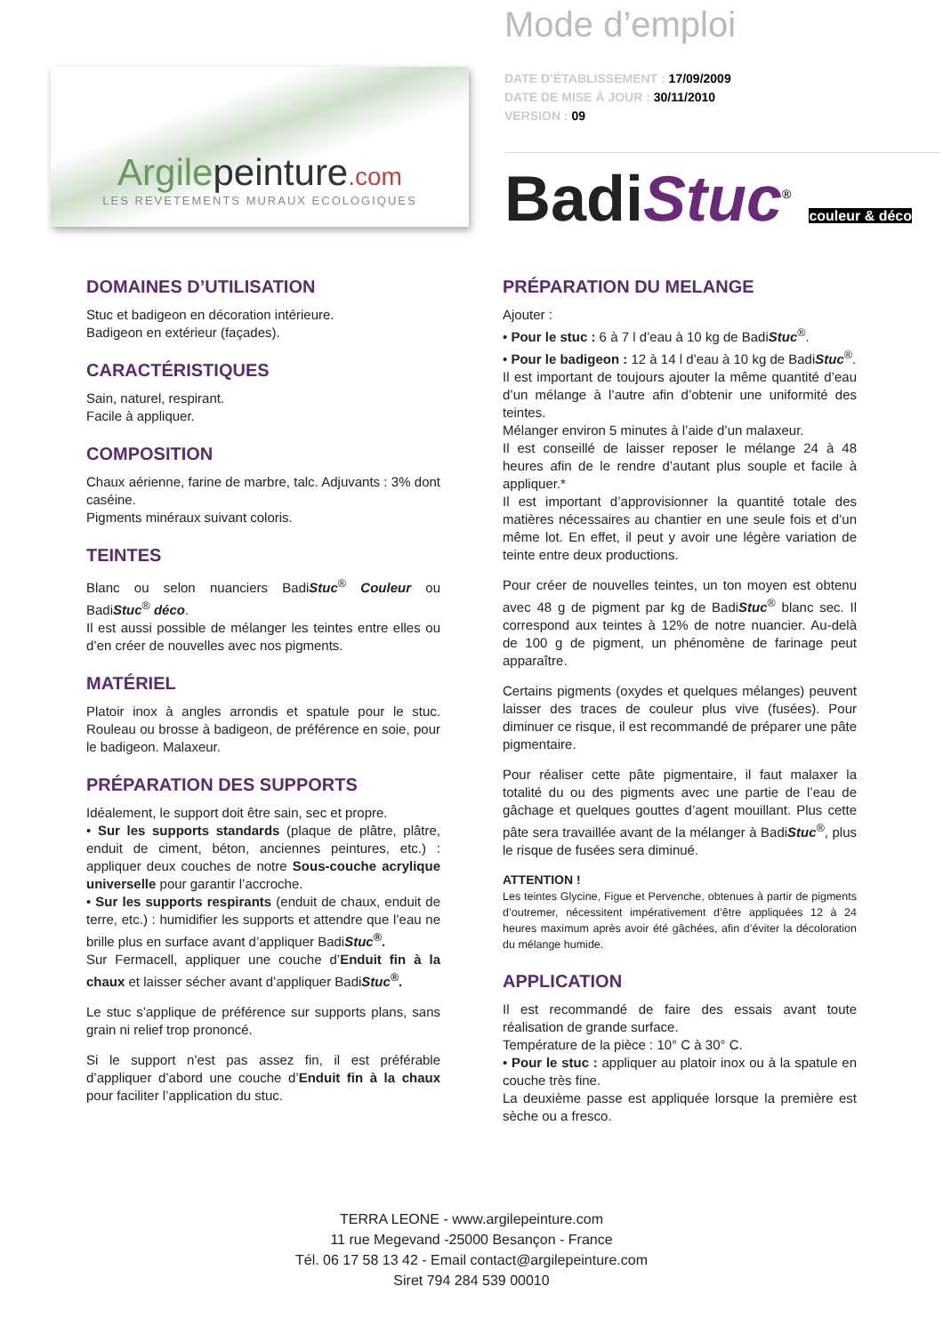Argilepeinture.com
LES REVETEMENTS MURAUX ECOLOGIQUES
Mode d’emploi
DATE D’ÉTABLISSEMENT : 17/09/2009
DATE DE MISE À JOUR : 30/11/2010
VERSION : 09
BadiStuc<sup>®</sup> couleur & déco
DOMAINES D’UTILISATION
Stuc et badigeon en décoration intérieure.
Badigeon en extérieur (façades).
CARACTÉRISTIQUES
Sain, naturel, respirant.
Facile à appliquer.
COMPOSITION
Chaux aérienne, farine de marbre, talc. Adjuvants : 3% dont caséine.
Pigments minéraux suivant coloris.
TEINTES
Blanc ou selon nuanciers BadiStuc<sup>®</sup> Couleur ou BadiStuc<sup>®</sup> déco.
Il est aussi possible de mélanger les teintes entre elles ou d’en créer de nouvelles avec nos pigments.
MATÉRIEL
Platoir inox à angles arrondis et spatule pour le stuc. Rouleau ou brosse à badigeon, de préférence en soie, pour le badigeon. Malaxeur.
PRÉPARATION DES SUPPORTS
Idéalement, le support doit être sain, sec et propre.
• Sur les supports standards (plaque de plâtre, plâtre, enduit de ciment, béton, anciennes peintures, etc.) : appliquer deux couches de notre Sous-couche acrylique universelle pour garantir l’accroche.
• Sur les supports respirants (enduit de chaux, enduit de terre, etc.) : humidifier les supports et attendre que l’eau ne brille plus en surface avant d’appliquer BadiStuc<sup>®</sup>.
Sur Fermacell, appliquer une couche d’Enduit fin à la chaux et laisser sécher avant d’appliquer BadiStuc<sup>®</sup>.
Le stuc s’applique de préférence sur supports plans, sans grain ni relief trop prononcé.
Si le support n’est pas assez fin, il est préférable d’appliquer d’abord une couche d’Enduit fin à la chaux pour faciliter l’application du stuc.
PRÉPARATION DU MELANGE
Ajouter :
• Pour le stuc : 6 à 7 l d’eau à 10 kg de BadiStuc<sup>®</sup>.
• Pour le badigeon : 12 à 14 l d’eau à 10 kg de BadiStuc<sup>®</sup>.
Il est important de toujours ajouter la même quantité d’eau d’un mélange à l’autre afin d’obtenir une uniformité des teintes.
Mélanger environ 5 minutes à l’aide d’un malaxeur.
Il est conseillé de laisser reposer le mélange 24 à 48 heures afin de le rendre d’autant plus souple et facile à appliquer.*
Il est important d’approvisionner la quantité totale des matières nécessaires au chantier en une seule fois et d’un même lot. En effet, il peut y avoir une légère variation de teinte entre deux productions.
Pour créer de nouvelles teintes, un ton moyen est obtenu avec 48 g de pigment par kg de BadiStuc<sup>®</sup> blanc sec. Il correspond aux teintes à 12% de notre nuancier. Au-delà de 100 g de pigment, un phénomène de farinage peut apparaître.
Certains pigments (oxydes et quelques mélanges) peuvent laisser des traces de couleur plus vive (fusées). Pour diminuer ce risque, il est recommandé de préparer une pâte pigmentaire.
Pour réaliser cette pâte pigmentaire, il faut malaxer la totalité du ou des pigments avec une partie de l’eau de gâchage et quelques gouttes d’agent mouillant. Plus cette pâte sera travaillée avant de la mélanger à BadiStuc<sup>®</sup>, plus le risque de fusées sera diminué.
ATTENTION !
Les teintes Glycine, Figue et Pervenche, obtenues à partir de pigments d’outremer, nécessitent impérativement d’être appliquées 12 à 24 heures maximum après avoir été gâchées, afin d’éviter la décoloration du mélange humide.
APPLICATION
Il est recommandé de faire des essais avant toute réalisation de grande surface.
Température de la pièce : 10° C à 30° C.
• Pour le stuc : appliquer au platoir inox ou à la spatule en couche très fine.
La deuxième passe est appliquée lorsque la première est sèche ou a fresco.
TERRA LEONE - www.argilepeinture.com
11 rue Megevand -25000 Besançon - France
Tél. 06 17 58 13 42 - Email contact@argilepeinture.com
Siret 794 284 539 00010